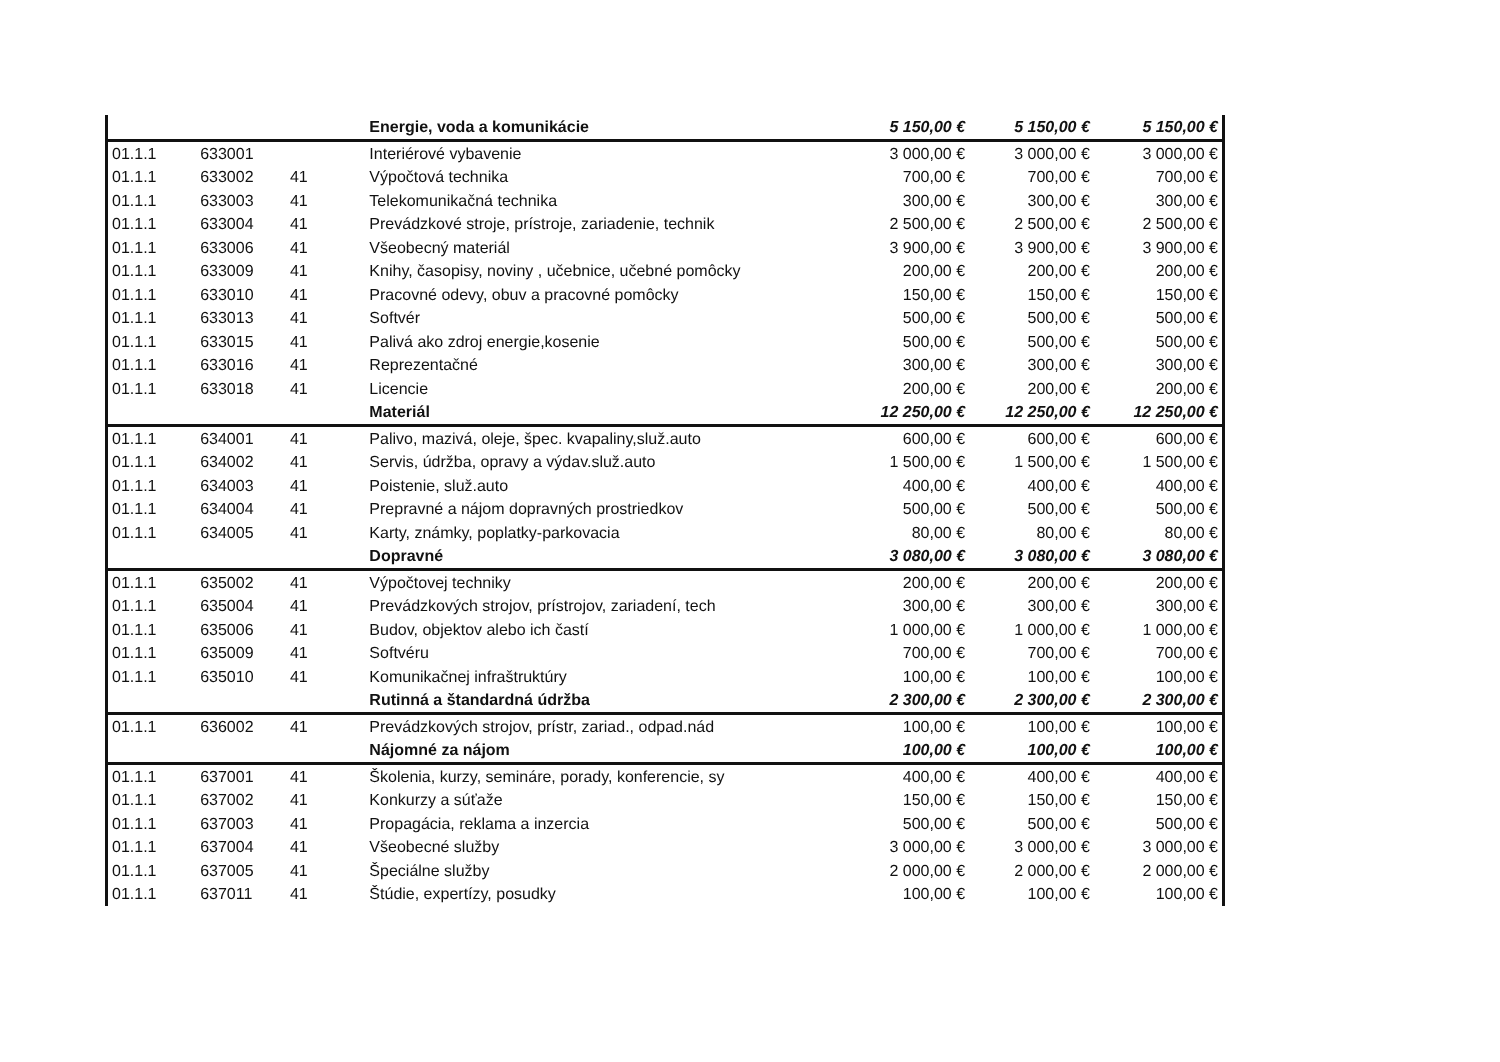| | | | Energie, voda a komunikácie | 5 150,00 € | 5 150,00 € | 5 150,00 € |
| 01.1.1 | 633001 | | Interiérové vybavenie | 3 000,00 € | 3 000,00 € | 3 000,00 € |
| 01.1.1 | 633002 | 41 | Výpočtová technika | 700,00 € | 700,00 € | 700,00 € |
| 01.1.1 | 633003 | 41 | Telekomunikačná technika | 300,00 € | 300,00 € | 300,00 € |
| 01.1.1 | 633004 | 41 | Prevádzkové stroje, prístroje, zariadenie, technik | 2 500,00 € | 2 500,00 € | 2 500,00 € |
| 01.1.1 | 633006 | 41 | Všeobecný materiál | 3 900,00 € | 3 900,00 € | 3 900,00 € |
| 01.1.1 | 633009 | 41 | Knihy, časopisy, noviny , učebnice, učebné pomôcky | 200,00 € | 200,00 € | 200,00 € |
| 01.1.1 | 633010 | 41 | Pracovné odevy, obuv a pracovné pomôcky | 150,00 € | 150,00 € | 150,00 € |
| 01.1.1 | 633013 | 41 | Softvér | 500,00 € | 500,00 € | 500,00 € |
| 01.1.1 | 633015 | 41 | Palivá ako zdroj energie,kosenie | 500,00 € | 500,00 € | 500,00 € |
| 01.1.1 | 633016 | 41 | Reprezentačné | 300,00 € | 300,00 € | 300,00 € |
| 01.1.1 | 633018 | 41 | Licencie | 200,00 € | 200,00 € | 200,00 € |
| | | | Materiál | 12 250,00 € | 12 250,00 € | 12 250,00 € |
| 01.1.1 | 634001 | 41 | Palivo, mazivá, oleje, špec. kvapaliny,služ.auto | 600,00 € | 600,00 € | 600,00 € |
| 01.1.1 | 634002 | 41 | Servis, údržba, opravy a výdav.služ.auto | 1 500,00 € | 1 500,00 € | 1 500,00 € |
| 01.1.1 | 634003 | 41 | Poistenie, služ.auto | 400,00 € | 400,00 € | 400,00 € |
| 01.1.1 | 634004 | 41 | Prepravné a nájom dopravných prostriedkov | 500,00 € | 500,00 € | 500,00 € |
| 01.1.1 | 634005 | 41 | Karty, známky, poplatky-parkovacia | 80,00 € | 80,00 € | 80,00 € |
| | | | Dopravné | 3 080,00 € | 3 080,00 € | 3 080,00 € |
| 01.1.1 | 635002 | 41 | Výpočtovej techniky | 200,00 € | 200,00 € | 200,00 € |
| 01.1.1 | 635004 | 41 | Prevádzkových strojov, prístrojov, zariadení, tech | 300,00 € | 300,00 € | 300,00 € |
| 01.1.1 | 635006 | 41 | Budov, objektov alebo ich častí | 1 000,00 € | 1 000,00 € | 1 000,00 € |
| 01.1.1 | 635009 | 41 | Softvéru | 700,00 € | 700,00 € | 700,00 € |
| 01.1.1 | 635010 | 41 | Komunikačnej infraštruktúry | 100,00 € | 100,00 € | 100,00 € |
| | | | Rutinná a štandardná údržba | 2 300,00 € | 2 300,00 € | 2 300,00 € |
| 01.1.1 | 636002 | 41 | Prevádzkových strojov, prístr, zariad., odpad.nád | 100,00 € | 100,00 € | 100,00 € |
| | | | Nájomné za nájom | 100,00 € | 100,00 € | 100,00 € |
| 01.1.1 | 637001 | 41 | Školenia, kurzy, semináre, porady, konferencie, sy | 400,00 € | 400,00 € | 400,00 € |
| 01.1.1 | 637002 | 41 | Konkurzy a súťaže | 150,00 € | 150,00 € | 150,00 € |
| 01.1.1 | 637003 | 41 | Propagácia, reklama a inzercia | 500,00 € | 500,00 € | 500,00 € |
| 01.1.1 | 637004 | 41 | Všeobecné služby | 3 000,00 € | 3 000,00 € | 3 000,00 € |
| 01.1.1 | 637005 | 41 | Špeciálne služby | 2 000,00 € | 2 000,00 € | 2 000,00 € |
| 01.1.1 | 637011 | 41 | Štúdie, expertízy, posudky | 100,00 € | 100,00 € | 100,00 € |